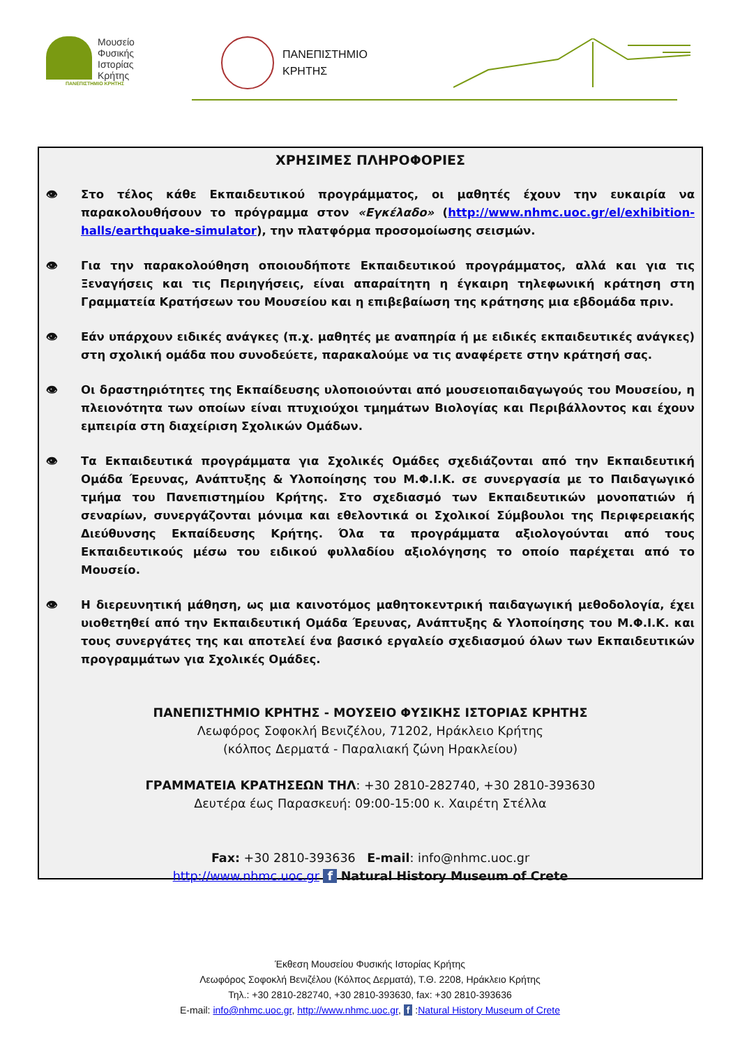Μουσείο
Φυσικής
Ιστορίας
Κρήτης
ΠΑΝΕΠΙΣΤΗΜΙΟ ΚΡΗΤΗΣ
ΠΑΝΕΠΙΣΤΗΜΙΟ
ΚΡΗΤΗΣ
ΧΡΗΣΙΜΕΣ ΠΛΗΡΟΦΟΡΙΕΣ
👁 Στο τέλος κάθε Εκπαιδευτικού προγράμματος, οι μαθητές έχουν την ευκαιρία να παρακολουθήσουν το πρόγραμμα στον «Εγκέλαδο» (http://www.nhmc.uoc.gr/el/exhibition-halls/earthquake-simulator), την πλατφόρμα προσομοίωσης σεισμών.
👁 Για την παρακολούθηση οποιουδήποτε Εκπαιδευτικού προγράμματος, αλλά και για τις Ξεναγήσεις και τις Περιηγήσεις, είναι απαραίτητη η έγκαιρη τηλεφωνική κράτηση στη Γραμματεία Κρατήσεων του Μουσείου και η επιβεβαίωση της κράτησης μια εβδομάδα πριν.
👁 Εάν υπάρχουν ειδικές ανάγκες (π.χ. μαθητές με αναπηρία ή με ειδικές εκπαιδευτικές ανάγκες) στη σχολική ομάδα που συνοδεύετε, παρακαλούμε να τις αναφέρετε στην κράτησή σας.
👁 Οι δραστηριότητες της Εκπαίδευσης υλοποιούνται από μουσειοπαιδαγωγούς του Μουσείου, η πλειονότητα των οποίων είναι πτυχιούχοι τμημάτων Βιολογίας και Περιβάλλοντος και έχουν εμπειρία στη διαχείριση Σχολικών Ομάδων.
👁 Τα Εκπαιδευτικά προγράμματα για Σχολικές Ομάδες σχεδιάζονται από την Εκπαιδευτική Ομάδα Έρευνας, Ανάπτυξης & Υλοποίησης του Μ.Φ.Ι.Κ. σε συνεργασία με το Παιδαγωγικό τμήμα του Πανεπιστημίου Κρήτης. Στο σχεδιασμό των Εκπαιδευτικών μονοπατιών ή σεναρίων, συνεργάζονται μόνιμα και εθελοντικά οι Σχολικοί Σύμβουλοι της Περιφερειακής Διεύθυνσης Εκπαίδευσης Κρήτης. Όλα τα προγράμματα αξιολογούνται από τους Εκπαιδευτικούς μέσω του ειδικού φυλλαδίου αξιολόγησης το οποίο παρέχεται από το Μουσείο.
👁 Η διερευνητική μάθηση, ως μια καινοτόμος μαθητοκεντρική παιδαγωγική μεθοδολογία, έχει υιοθετηθεί από την Εκπαιδευτική Ομάδα Έρευνας, Ανάπτυξης & Υλοποίησης του Μ.Φ.Ι.Κ. και τους συνεργάτες της και αποτελεί ένα βασικό εργαλείο σχεδιασμού όλων των Εκπαιδευτικών προγραμμάτων για Σχολικές Ομάδες.
ΠΑΝΕΠΙΣΤΗΜΙΟ ΚΡΗΤΗΣ - ΜΟΥΣΕΙΟ ΦΥΣΙΚΗΣ ΙΣΤΟΡΙΑΣ ΚΡΗΤΗΣ
Λεωφόρος Σοφοκλή Βενιζέλου, 71202, Ηράκλειο Κρήτης
(κόλπος Δερματά - Παραλιακή ζώνη Ηρακλείου)
ΓΡΑΜΜΑΤΕΙΑ ΚΡΑΤΗΣΕΩΝ ΤΗΛ: +30 2810-282740, +30 2810-393630
Δευτέρα έως Παρασκευή: 09:00-15:00 κ. Χαιρέτη Στέλλα
Fax: +30 2810-393636 E-mail: info@nhmc.uoc.gr
http://www.nhmc.uoc.gr f Natural History Museum of Crete
Έκθεση Μουσείου Φυσικής Ιστορίας Κρήτης
Λεωφόρος Σοφοκλή Βενιζέλου (Κόλπος Δερματά), Τ.Θ. 2208, Ηράκλειο Κρήτης
Τηλ.: +30 2810-282740, +30 2810-393630, fax: +30 2810-393636
E-mail: info@nhmc.uoc.gr, http://www.nhmc.uoc.gr, f :Natural History Museum of Crete